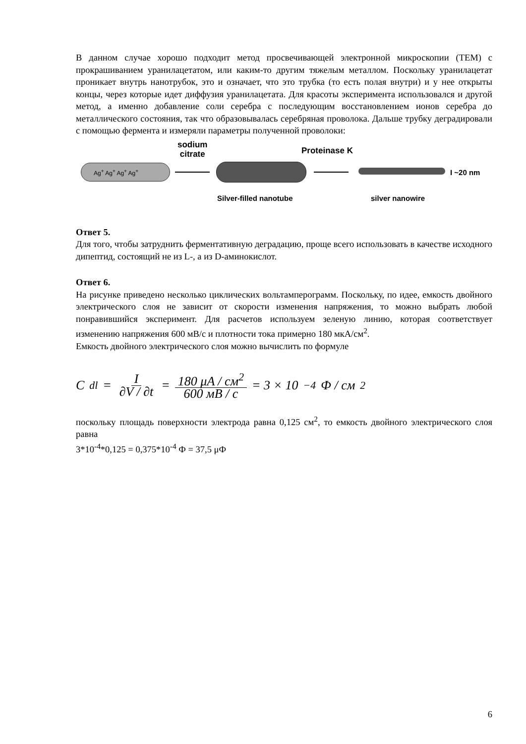В данном случае хорошо подходит метод просвечивающей электронной микроскопии (TEM) с прокрашиванием уранилацетатом, или каким-то другим тяжелым металлом. Поскольку уранилацетат проникает внутрь нанотрубок, это и означает, что это трубка (то есть полая внутри) и у нее открыты концы, через которые идет диффузия уранилацетата. Для красоты эксперимента использовался и другой метод, а именно добавление соли серебра с последующим восстановлением ионов серебра до металлического состояния, так что образовывалась серебряная проволока. Дальше трубку деградировали с помощью фермента и измеряли параметры полученной проволоки:
sodium
citrate
Proteinase K
Ag<sup>+</sup> Ag<sup>+</sup> Ag<sup>+</sup> Ag<sup>+</sup>
I ~20 nm
Silver-filled nanotube silver nanowire
Ответ 5.
Для того, чтобы затруднить ферментативную деградацию, проще всего использовать в качестве исходного дипептид, состоящий не из L-, а из D-аминокислот.
Ответ 6.
На рисунке приведено несколько циклических вольтамперограмм. Поскольку, по идее, емкость двойного электрического слоя не зависит от скорости изменения напряжения, то можно выбрать любой понравившийся эксперимент. Для расчетов используем зеленую линию, которая соответствует изменению напряжения 600 мВ/с и плотности тока примерно 180 мкА/см<sup>2</sup>.
Емкость двойного электрического слоя можно вычислить по формуле
C<sub>dl</sub> = I ∂V / ∂t = 180 μA / см<sup>2</sup> 600 мВ / с = 3 × 10<sup>−4</sup> Ф / см<sup>2</sup>
поскольку площадь поверхности электрода равна 0,125 см<sup>2</sup>, то емкость двойного электрического слоя равна
3*10<sup>-4</sup>*0,125 = 0,375*10<sup>-4</sup> Ф = 37,5 μФ
6